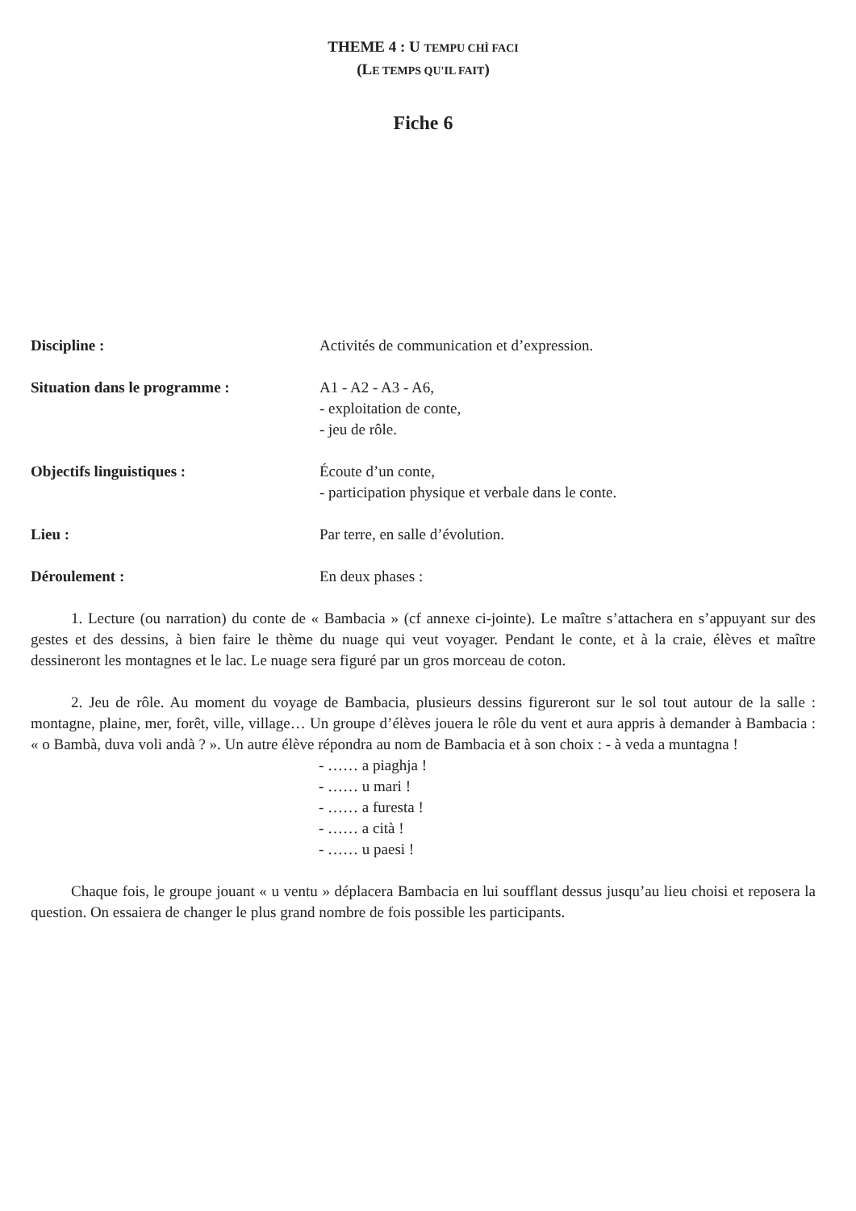THEME 4 : U TEMPU CHÌ FACI
(LE TEMPS QU'IL FAIT)
Fiche 6
Discipline : Activités de communication et d’expression.
Situation dans le programme : A1 - A2 - A3 - A6,
- exploitation de conte,
- jeu de rôle.
Objectifs linguistiques : Écoute d’un conte,
- participation physique et verbale dans le conte.
Lieu : Par terre, en salle d’évolution.
Déroulement : En deux phases :
1. Lecture (ou narration) du conte de « Bambacia » (cf annexe ci-jointe). Le maître s’attachera en s’appuyant sur des gestes et des dessins, à bien faire le thème du nuage qui veut voyager. Pendant le conte, et à la craie, élèves et maître dessineront les montagnes et le lac. Le nuage sera figuré par un gros morceau de coton.
2. Jeu de rôle. Au moment du voyage de Bambacia, plusieurs dessins figureront sur le sol tout autour de la salle : montagne, plaine, mer, forêt, ville, village… Un groupe d’élèves jouera le rôle du vent et aura appris à demander à Bambacia : « o Bambà, duva voli andà ? ». Un autre élève répondra au nom de Bambacia et à son choix : - à veda a muntagna !
- …… a piaghja !
- …… u mari !
- …… a furesta !
- …… a cità !
- …… u paesi !
Chaque fois, le groupe jouant « u ventu » déplacera Bambacia en lui soufflant dessus jusqu’au lieu choisi et reposera la question. On essaiera de changer le plus grand nombre de fois possible les participants.